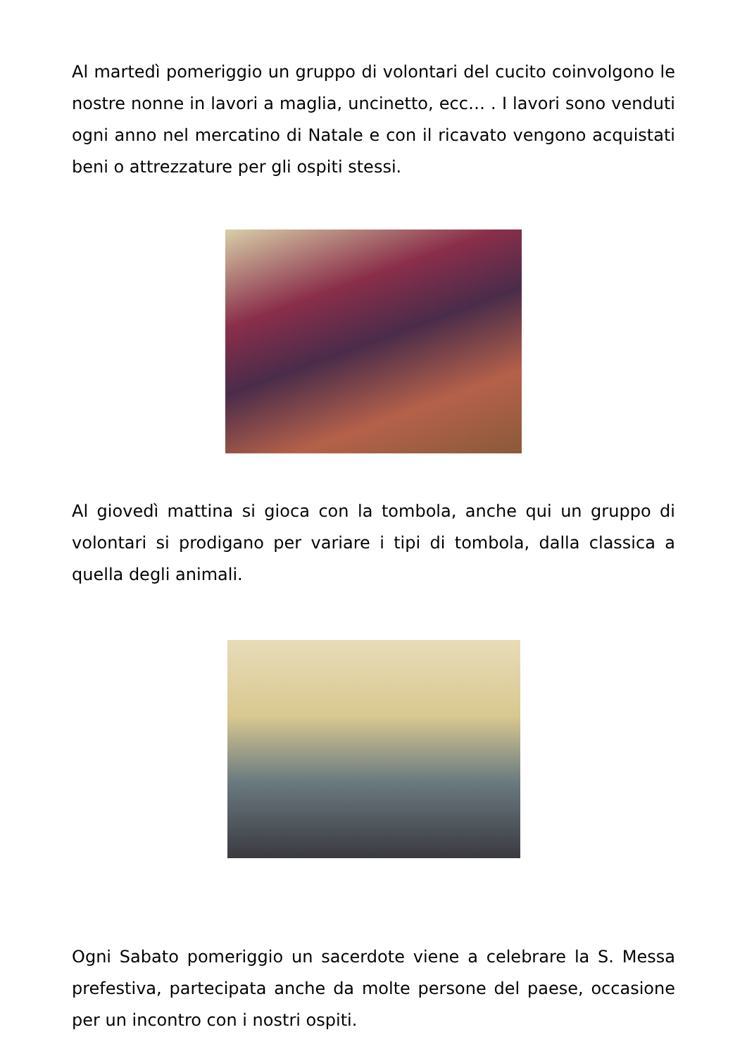Al martedì pomeriggio un gruppo di volontari del cucito coinvolgono le nostre nonne in lavori a maglia, uncinetto, ecc… . I lavori sono venduti ogni anno nel mercatino di Natale e con il ricavato vengono acquistati beni o attrezzature per gli ospiti stessi.
Al giovedì mattina si gioca con la tombola, anche qui un gruppo di volontari si prodigano per variare i tipi di tombola, dalla classica a quella degli animali.
Ogni Sabato pomeriggio un sacerdote viene a celebrare la S. Messa prefestiva, partecipata anche da molte persone del paese, occasione per un incontro con i nostri ospiti.